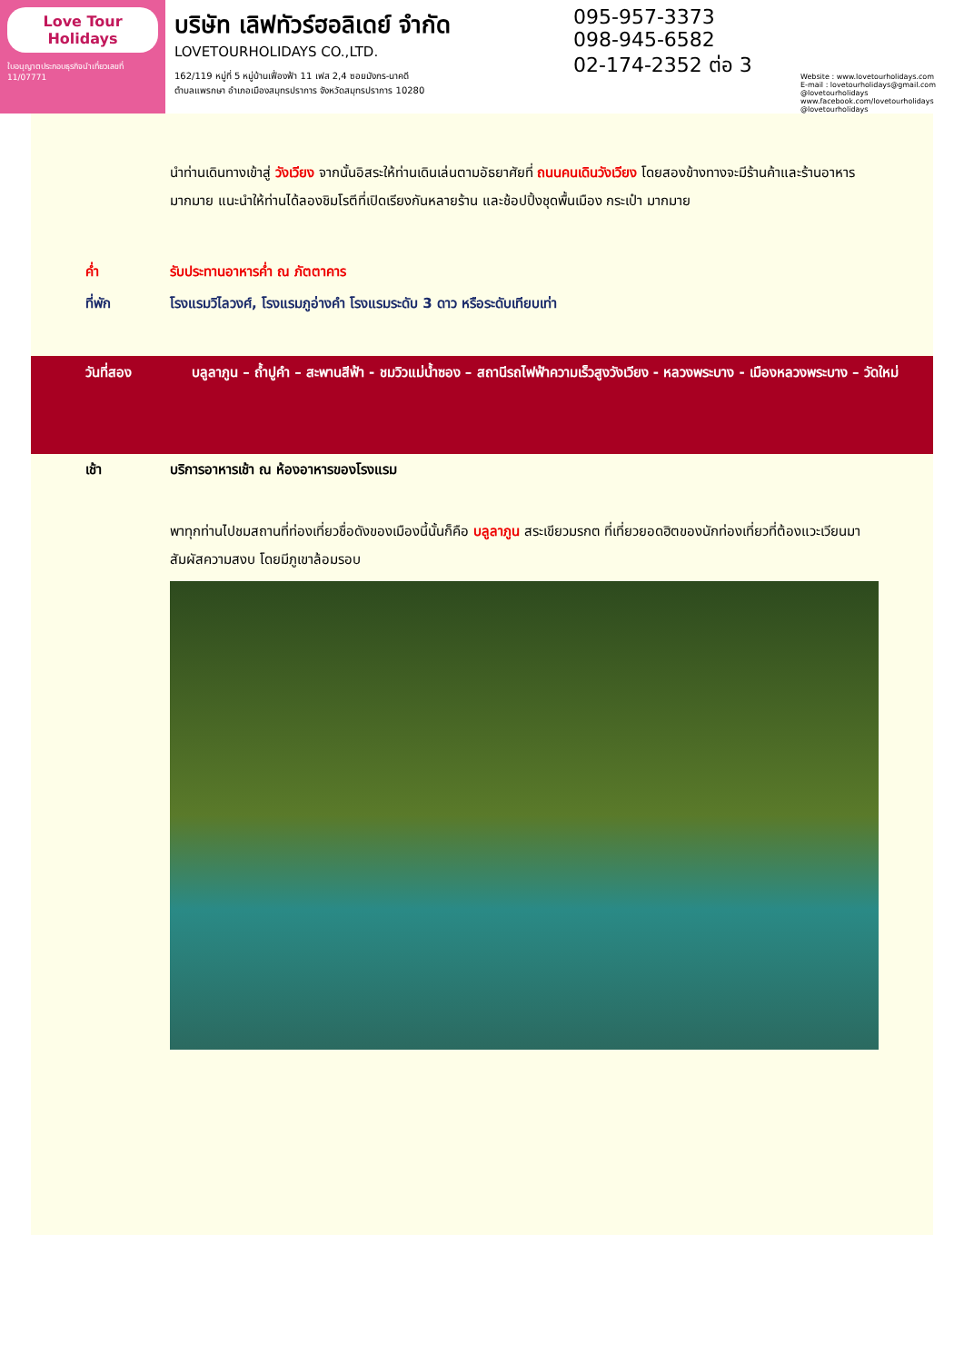Love Tour Holidays
ใบอนุญาตประกอบธุรกิจนำเที่ยวเลขที่ 11/07771
บริษัท เลิฟทัวร์ฮอลิเดย์ จำกัด
LOVETOURHOLIDAYS CO.,LTD.
162/119 หมู่ที่ 5 หมู่บ้านเฟื่องฟ้า 11 เฟส 2,4 ซอยมังกร-นาคดี
ตำบลแพรกษา อำเภอเมืองสมุทรปราการ จังหวัดสมุทรปราการ 10280
095-957-3373
098-945-6582
02-174-2352 ต่อ 3
Website : www.lovetourholidays.com
E-mail : lovetourholidays@gmail.com
@lovetourholidays www.facebook.com/lovetourholidays @lovetourholidays
นำท่านเดินทางเข้าสู่ วังเวียง จากนั้นอิสระให้ท่านเดินเล่นตามอัธยาศัยที่ ถนนคนเดินวังเวียง โดยสองข้างทางจะมีร้านค้าและร้านอาหารมากมาย แนะนำให้ท่านได้ลองชิมโรตีที่เปิดเรียงกันหลายร้าน และช้อปปิ้งชุดพื้นเมือง กระเป๋า มากมาย
ค่ำ รับประทานอาหารค่ำ ณ ภัตตาคาร
ที่พัก โรงแรมวิไลวงศ์, โรงแรมภูอ่างคำ โรงแรมระดับ 3 ดาว หรือระดับเทียบเท่า
วันที่สอง บลูลาภูน – ถ้ำปูคำ – สะพานสีฟ้า - ชมวิวแม่น้ำซอง – สถานีรถไฟฟ้าความเร็วสูงวังเวียง - หลวงพระบาง - เมืองหลวงพระบาง – วัดใหม่
เช้า บริการอาหารเช้า ณ ห้องอาหารของโรงแรม
พาทุกท่านไปชมสถานที่ท่องเที่ยวชื่อดังของเมืองนี้นั้นก็คือ บลูลาภูน สระเขียวมรกต ที่เที่ยวยอดฮิตของนักท่องเที่ยวที่ต้องแวะเวียนมาสัมผัสความสงบ โดยมีภูเขาล้อมรอบ